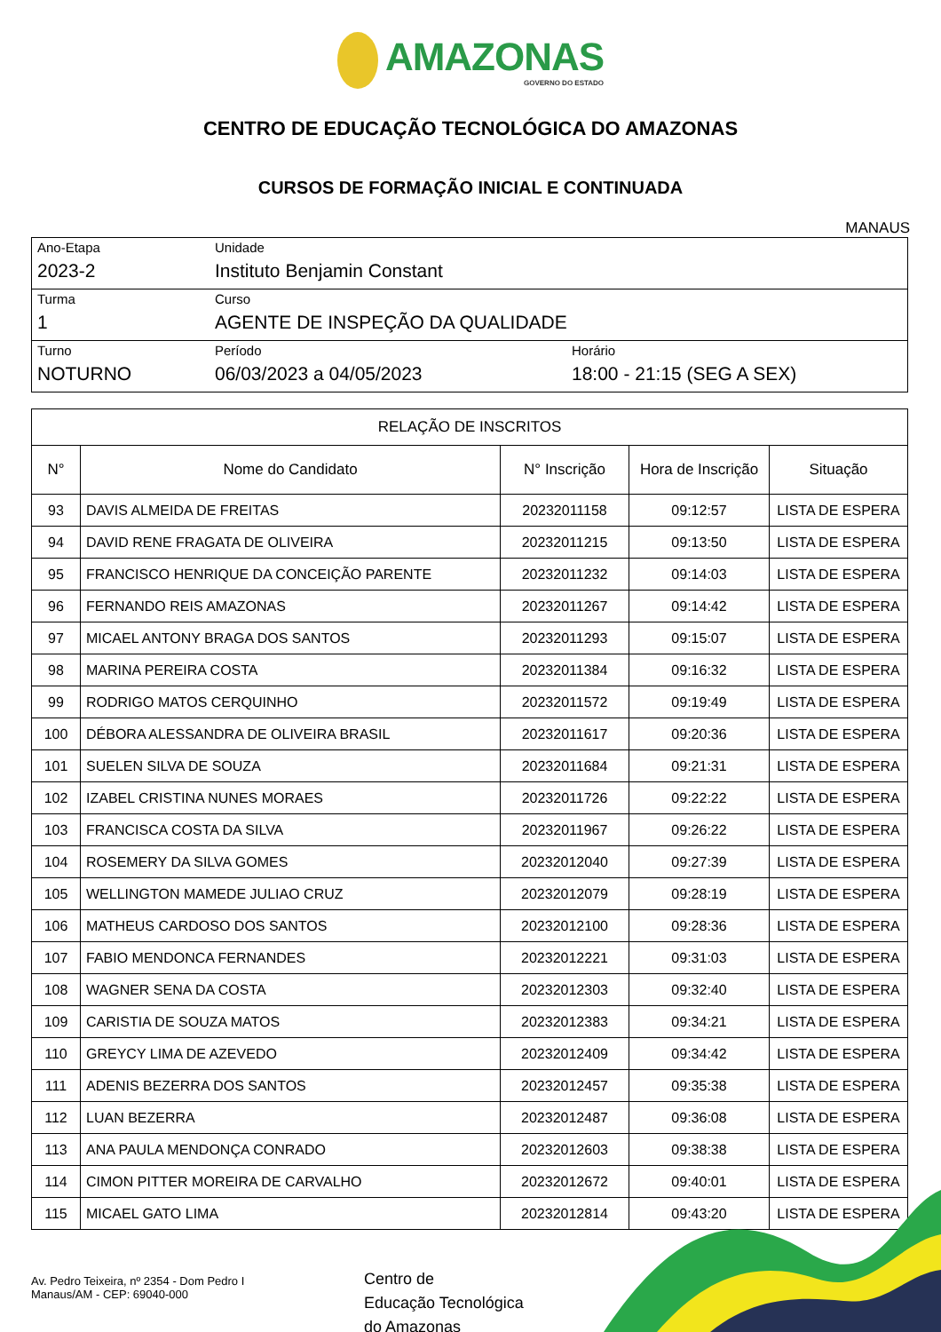AMAZONAS
GOVERNO DO ESTADO
CENTRO DE EDUCAÇÃO TECNOLÓGICA DO AMAZONAS
CURSOS DE FORMAÇÃO INICIAL E CONTINUADA
MANAUS
| Ano-Etapa 2023-2 | Unidade Instituto Benjamin Constant | |
| Turma 1 | Curso AGENTE DE INSPEÇÃO DA QUALIDADE | |
| Turno NOTURNO | Período 06/03/2023 a 04/05/2023 | Horário 18:00 - 21:15 (SEG A SEX) |
| RELAÇÃO DE INSCRITOS | | | | |
| --- | --- | --- | --- | --- |
| N° | Nome do Candidato | N° Inscrição | Hora de Inscrição | Situação |
| 93 | DAVIS ALMEIDA DE FREITAS | 20232011158 | 09:12:57 | LISTA DE ESPERA |
| 94 | DAVID RENE FRAGATA DE OLIVEIRA | 20232011215 | 09:13:50 | LISTA DE ESPERA |
| 95 | FRANCISCO HENRIQUE DA CONCEIÇÃO PARENTE | 20232011232 | 09:14:03 | LISTA DE ESPERA |
| 96 | FERNANDO REIS AMAZONAS | 20232011267 | 09:14:42 | LISTA DE ESPERA |
| 97 | MICAEL ANTONY BRAGA DOS SANTOS | 20232011293 | 09:15:07 | LISTA DE ESPERA |
| 98 | MARINA PEREIRA COSTA | 20232011384 | 09:16:32 | LISTA DE ESPERA |
| 99 | RODRIGO MATOS CERQUINHO | 20232011572 | 09:19:49 | LISTA DE ESPERA |
| 100 | DÉBORA ALESSANDRA DE OLIVEIRA BRASIL | 20232011617 | 09:20:36 | LISTA DE ESPERA |
| 101 | SUELEN SILVA DE SOUZA | 20232011684 | 09:21:31 | LISTA DE ESPERA |
| 102 | IZABEL CRISTINA NUNES MORAES | 20232011726 | 09:22:22 | LISTA DE ESPERA |
| 103 | FRANCISCA COSTA DA SILVA | 20232011967 | 09:26:22 | LISTA DE ESPERA |
| 104 | ROSEMERY DA SILVA GOMES | 20232012040 | 09:27:39 | LISTA DE ESPERA |
| 105 | WELLINGTON MAMEDE JULIAO CRUZ | 20232012079 | 09:28:19 | LISTA DE ESPERA |
| 106 | MATHEUS CARDOSO DOS SANTOS | 20232012100 | 09:28:36 | LISTA DE ESPERA |
| 107 | FABIO MENDONCA FERNANDES | 20232012221 | 09:31:03 | LISTA DE ESPERA |
| 108 | WAGNER SENA DA COSTA | 20232012303 | 09:32:40 | LISTA DE ESPERA |
| 109 | CARISTIA DE SOUZA MATOS | 20232012383 | 09:34:21 | LISTA DE ESPERA |
| 110 | GREYCY LIMA DE AZEVEDO | 20232012409 | 09:34:42 | LISTA DE ESPERA |
| 111 | ADENIS BEZERRA DOS SANTOS | 20232012457 | 09:35:38 | LISTA DE ESPERA |
| 112 | LUAN BEZERRA | 20232012487 | 09:36:08 | LISTA DE ESPERA |
| 113 | ANA PAULA MENDONÇA CONRADO | 20232012603 | 09:38:38 | LISTA DE ESPERA |
| 114 | CIMON PITTER MOREIRA DE CARVALHO | 20232012672 | 09:40:01 | LISTA DE ESPERA |
| 115 | MICAEL GATO LIMA | 20232012814 | 09:43:20 | LISTA DE ESPERA |
Av. Pedro Teixeira, nº 2354 - Dom Pedro I
Manaus/AM - CEP: 69040-000
Centro de
Educação Tecnológica
do Amazonas